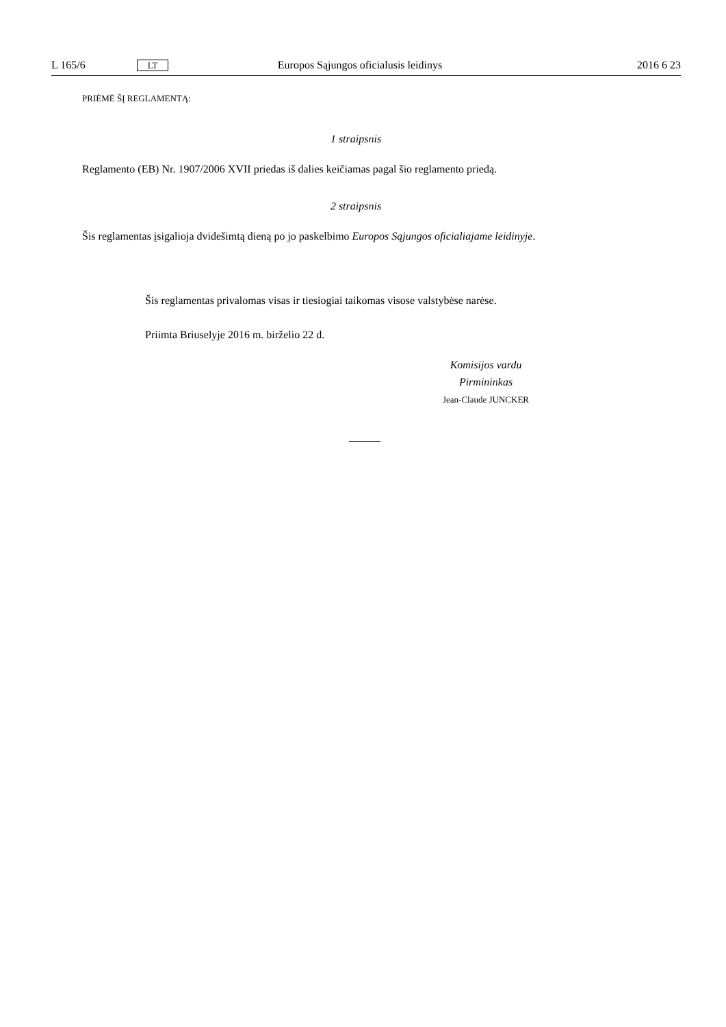L 165/6 LT Europos Sąjungos oficialusis leidinys 2016 6 23
PRIĖMĖ ŠĮ REGLAMENTĄ:
1 straipsnis
Reglamento (EB) Nr. 1907/2006 XVII priedas iš dalies keičiamas pagal šio reglamento priedą.
2 straipsnis
Šis reglamentas įsigalioja dvidešimtą dieną po jo paskelbimo Europos Sąjungos oficialiajame leidinyje.
Šis reglamentas privalomas visas ir tiesiogiai taikomas visose valstybėse narėse.
Priimta Briuselyje 2016 m. birželio 22 d.
Komisijos vardu
Pirmininkas
Jean-Claude JUNCKER